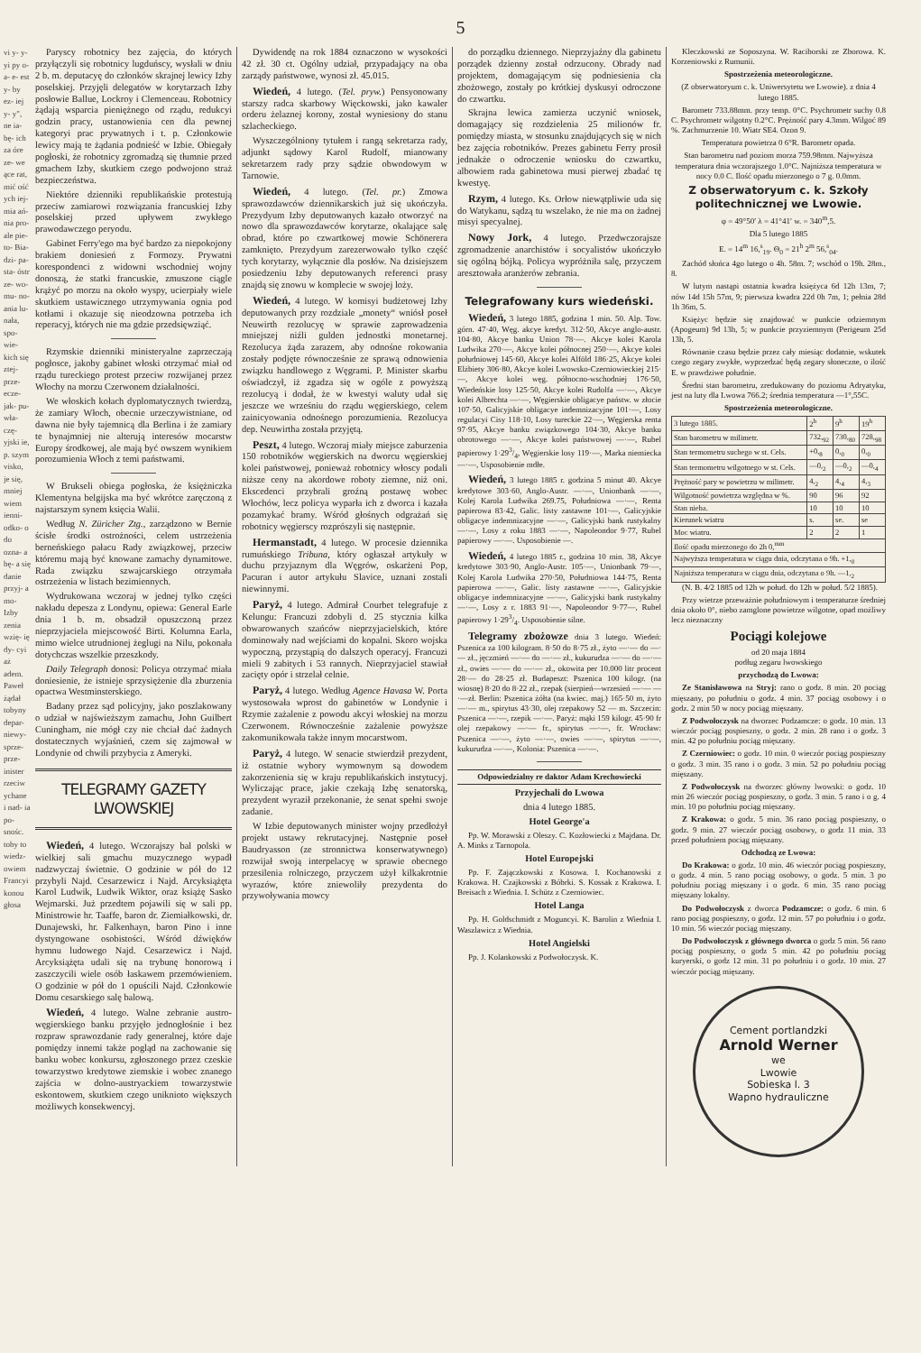5
vi y- y- yi py o- a- e- est y- by ez- iej y- y", ne ia- bę- ich za óre ze- we ące rat, mić ość ych iej- mia ań- nia pro- ale pie- to- Bia- dzi- pa- sta- óstr ze- wo- mu- no- ania lu- nała, spo- wie- kich się ztej- prze- ecze- jak- pu- wła- czę- yjski ie, p. szym visko, je się, mniej wiem ienni- odko- o do ozna- a bę- a się danie przyj- a mo- Izby zenia wzię- ię dy- cyi aż adem. Paweł żądał tobyny depar- niewy- sprze- prze- inister rzeciw ychane i nad- ia po- snośc. toby to wiedz- owiem Francyi konou głosa
Paryscy robotnicy bez zajęcia, do których przyłączyli się robotnicy lugduńscy, wysłali w dniu 2 b. m. deputacyę do członków skrajnej lewicy Izby poselskiej. Przyjęli delegatów w korytarzach Izby posłowie Ballue, Lockroy i Clemenceau. Robotnicy żądają wsparcia pieniężnego od rządu, redukcyi godzin pracy, ustanowienia cen dla pewnej kategoryi prac prywatnych i t. p. Członkowie lewicy mają te żądania podnieść w Izbie. Obiegały pogłoski, że robotnicy zgromadzą się tłumnie przed gmachem Izby, skutkiem czego podwojono straż bezpieczeństwa.
Niektóre dzienniki republikańskie protestują przeciw zamiarowi rozwiązania francuskiej Izby poselskiej przed upływem zwykłego prawodawczego peryodu.
Gabinet Ferry'ego ma być bardzo za niepokojony brakiem doniesień z Formozy. Prywatni korespondenci z widowni wschodniej wojny donoszą, że statki francuskie, zmuszone ciągle krążyć po morzu na około wyspy, ucierpiały wiele skutkiem ustawicznego utrzymywania ognia pod kotłami i okazuje się nieodzowna potrzeba ich reperacyj, których nie ma gdzie przedsięwziąć.
Rzymskie dzienniki ministeryalne zaprzeczają pogłosce, jakoby gabinet włoski otrzymać miał od rządu tureckiego protest przeciw rozwijanej przez Włochy na morzu Czerwonem działalności.
We włoskich kołach dyplomatycznych twierdzą, że zamiary Włoch, obecnie urzeczywistniane, od dawna nie były tajemnicą dla Berlina i że zamiary te bynajmniej nie alterują interesów mocarstw Europy środkowej, ale mają być owszem wynikiem porozumienia Włoch z temi państwami.
W Brukseli obiega pogłoska, że księżniczka Klementyna belgijska ma być wkrótce zaręczoną z najstarszym synem księcia Walii.
Według N. Züricher Ztg., zarządzono w Bernie ścisłe środki ostrożności, celem ustrzeżenia berneńskiego pałacu Rady związkowej, przeciw któremu mają być knowane zamachy dynamitowe. Rada związku szwajcarskiego otrzymała ostrzeżenia w listach bezimiennych.
Wydrukowana wczoraj w jednej tylko części nakładu depesza z Londynu, opiewa: General Earle dnia 1 b. m. obsadził opuszczoną przez nieprzyjaciela miejscowość Birti. Kolumna Earla, mimo wielce utrudnionej żeglugi na Nilu, pokonała dotychczas wszelkie przeszkody.
Daily Telegraph donosi: Policya otrzymać miała doniesienie, że istnieje sprzysiężenie dla zburzenia opactwa Westminsterskiego.
Badany przez sąd policyjny, jako poszlakowany o udział w najświeższym zamachu, John Guilbert Cuningham, nie mógł czy nie chciał dać żadnych dostatecznych wyjaśnień, czem się zajmował w Londynie od chwili przybycia z Ameryki.
TELEGRAMY GAZETY LWOWSKIEJ
Wiedeń, 4 lutego. Wczorajszy bal polski w wielkiej sali gmachu muzycznego wypadł nadzwyczaj świetnie. O godzinie w pół do 12 przybyli Najd. Cesarzewicz i Najd. Arcyksiążęta Karol Ludwik, Ludwik Wiktor, oraz książę Sasko Wejmarski. Już przedtem pojawili się w sali pp. Ministrowie hr. Taaffe, baron dr. Ziemiałkowski, dr. Dunajewski, hr. Falkenhayn, baron Pino i inne dystyngowane osobistości. Wśród dźwięków hymnu ludowego Najd. Cesarzewicz i Najd. Arcyksiążęta udali się na trybunę honorową i zaszczycili wiele osób łaskawem przemówieniem. O godzinie w pół do 1 opuścili Najd. Członkowie Domu cesarskiego salę balową.
Wiedeń, 4 lutego. Walne zebranie austro-węgierskiego banku przyjęło jednogłośnie i bez rozpraw sprawozdanie rady generalnej, które daje pomiędzy innemi także pogląd na zachowanie się banku wobec konkursu, zgłoszonego przez czeskie towarzystwo kredytowe ziemskie i wobec znanego zajścia w dolno-austryackiem towarzystwie eskontowem, skutkiem czego uniknioto większych możliwych konsekwencyj.
Dywidendę na rok 1884 oznaczono w wysokości 42 zł. 30 ct. Ogólny udział, przypadający na oba zarządy państwowe, wynosi zł. 45.015.
Wiedeń, 4 lutego. (Tel. pryw.) Pensyonowany starszy radca skarbowy Więckowski, jako kawaler orderu żelaznej korony, został wyniesiony do stanu szlacheckiego.
Wyszczególniony tytułem i rangą sekretarza rady, adjunkt sądowy Karol Rudolf, mianowany sekretarzem rady przy sądzie obwodowym w Tarnowie.
Wiedeń, 4 lutego. (Tel. pr.) Zmowa sprawozdawców dziennikarskich już się ukończyła. Prezydyum Izby deputowanych kazało otworzyć na nowo dla sprawozdawców korytarze, okalające salę obrad, które po czwartkowej mowie Schönerera zamknięto. Prezydyum zarezerwowało tylko część tych korytarzy, wyłącznie dla posłów. Na dzisiejszem posiedzeniu Izby deputowanych referenci prasy znajdą się znowu w komplecie w swojej loży.
Wiedeń, 4 lutego. W komisyi budżetowej Izby deputowanych przy rozdziale „monety“ wniósł poseł Neuwirth rezolucyę w sprawie zaprowadzenia mniejszej niźli gulden jednostki monetarnej. Rezolucya żąda zarazem, aby odnośne rokowania zostały podjęte równocześnie ze sprawą odnowienia związku handlowego z Węgrami. P. Minister skarbu oświadczył, iż zgadza się w ogóle z powyższą rezolucyą i dodał, że w kwestyi waluty udał się jeszcze we wrześniu do rządu węgierskiego, celem zainicyowania odnośnego porozumienia. Rezolucya dep. Neuwirtha została przyjętą.
Peszt, 4 lutego. Wczoraj miały miejsce zaburzenia 150 robotników węgierskich na dworcu węgierskiej kolei państwowej, ponieważ robotnicy włoscy podali niższe ceny na akordowe roboty ziemne, niż oni. Ekscedenci przybrali groźną postawę wobec Włochów, lecz policya wyparła ich z dworca i kazała pozamykać bramy. Wśród głośnych odgrażań się robotnicy węgierscy rozprószyli się następnie.
Hermanstadt, 4 lutego. W procesie dziennika rumuńskiego Tribuna, który ogłaszał artykuły w duchu przyjaznym dla Węgrów, oskarżeni Pop, Pacuran i autor artykułu Slavice, uznani zostali niewinnymi.
Paryż, 4 lutego. Admirał Courbet telegrafuje z Kelungu: Francuzi zdobyli d. 25 stycznia kilka obwarowanych szańców nieprzyjacielskich, które dominowały nad wejściami do kopalni. Skoro wojska wypoczną, przystąpią do dalszych operacyj. Francuzi mieli 9 zabitych i 53 rannych. Nieprzyjaciel stawiał zacięty opór i strzelał celnie.
Paryż, 4 lutego. Według Agence Havasa W. Porta wystosowała wprost do gabinetów w Londynie i Rzymie zażalenie z powodu akcyi włoskiej na morzu Czerwonem. Równocześnie zażalenie powyższe zakomunikowała także innym mocarstwom.
Paryż, 4 lutego. W senacie stwierdził prezydent, iż ostatnie wybory wymownym są dowodem zakorzenienia się w kraju republikańskich instytucyj. Wyliczając prace, jakie czekają Izbę senatorską, prezydent wyraził przekonanie, że senat spełni swoje zadanie.
W Izbie deputowanych minister wojny przedłożył projekt ustawy rekrutacyjnej. Następnie poseł Baudryasson (ze stronnictwa konserwatywnego) rozwijał swoją interpelacyę w sprawie obecnego przesilenia rolniczego, przyczem użył kilkakrotnie wyrazów, które zniewoliły prezydenta do przywoływania mowcy
do porządku dziennego. Nieprzyjaźny dla gabinetu porządek dzienny został odrzucony. Obrady nad projektem, domagającym się podniesienia cła zbożowego, zostały po krótkiej dyskusyi odroczone do czwartku.
Skrajna lewica zamierza uczynić wniosek, domagający się rozdzielenia 25 milionów fr. pomiędzy miasta, w stosunku znajdujących się w nich bez zajęcia robotników. Prezes gabinetu Ferry prosił jednakże o odroczenie wniosku do czwartku, albowiem rada gabinetowa musi pierwej zbadać tę kwestyę.
Rzym, 4 lutego. Ks. Orłow niewątpliwie uda się do Watykanu, sądzą tu wszelako, że nie ma on żadnej misyi specyalnej.
Nowy Jork, 4 lutego. Przedwczorajsze zgromadzenie anarchistów i socyalistów ukończyło się ogólną bójką. Policya wypróżniła salę, przyczem aresztowała aranżerów zebrania.
Telegrafowany kurs wiedeński.
Wiedeń, 3 lutego 1885, godzina 1 min. 50. Alp. Tow. górn. 47·40, Węg. akcye kredyt. 312·50, Akcye anglo-austr. 104·80, Akcye banku Union 78·—. Akcye kolei Karola Ludwika 270·—, Akcye kolei północnej 250·—, Akcye kolei południowej 145·60, Akcye kolei Alföld 186·25, Akcye kolei Elżbiety 306·80, Akcye kolei Lwowsko-Czerniowieckiej 215·—, Akcye kolei węg. północno-wschodniej 176·50, Wiedeńskie losy 125·50, Akcye kolei Rudolfa —·—, Akcye kolei Albrechta —·—, Węgierskie obligacye państw. w złocie 107·50, Galicyjskie obligacye indemnizacyjne 101·—, Losy regulacyi Cisy 118·10, Losy tureckie 22·—, Węgierska renta 97·95, Akcye banku związkowego 104·30, Akcye banku obrotowego —·—, Akcye kolei państwowej —·—, Rubel papierowy 1·293/4, Węgierskie losy 119·—, Marka niemiecka —·—, Usposobienie mdłe.
Wiedeń, 3 lutego 1885 r. godzina 5 minut 40. Akcye kredytowe 303·60, Anglo-Austr. —·—, Unionbank —·—, Kolej Karola Ludwika 269.75, Południowa —·—, Renta papierowa 83·42, Galic. listy zastawne 101·—, Galicyjskie obligacye indemnizacyjne —·—, Galicyjski bank rustykalny —·—, Losy z roku 1883 —·—, Napoleondor 9·77, Rubel papierowy —·—. Usposobienie —.
Wiedeń, 4 lutego 1885 r., godzina 10 min. 38, Akcye kredytowe 303·90, Anglo-Austr. 105·—, Unionbank 79·—, Kolej Karola Ludwika 270·50, Południowa 144·75, Renta papierowa —·—, Galic. listy zastawne —·—, Galicyjskie obligacye indemnizacyjne —·—, Galicyjski bank rustykalny —·—, Losy z r. 1883 91·—, Napoleondor 9·77—, Rubel papierowy 1·293/4. Usposobienie silne.
Telegramy zbożowze dnia 3 lutego. Wiedeń: Pszenica za 100 kilogram. 8·50 do 8·75 zł., żyto —·— do —·— zł., jęczmień —·— do —·— zł., kukurudza —·— do —·— zł., owies —·— do —·— zł., okowita per 10.000 litr procent 28·— do 28·25 zł. Budapeszt: Pszenica 100 kilogr. (na wiosnę) 8·20 do 8·22 zł., rzepak (sierpień—wrzesień —·— —·—zł. Berlin: Pszenica żółta (na kwiec. maj.) 165·50 m, żyto —·— m., spirytus 43·30, olej rzepakowy 52 — m. Szczecin: Pszenica —·—, rzepik —·—. Paryż: mąki 159 kilogr. 45·90 fr olej rzepakowy —·— fr., spirytus —·—, fr. Wrocław: Pszenica —·—, żyto —·—, owies —·—, spirytus —·—, kukurudza —·—, Kolonia: Pszenica —·—.
Odpowiedzialny re daktor Adam Krechowiecki
Przyjechali do Lwowa
dnia 4 lutego 1885.
Hotel George'a
Pp. W. Morawski z Oleszy. C. Kozłowiecki z Majdana. Dr. A. Minks z Tarnopola.
Hotel Europejski
Pp. F. Zajączkowski z Kosowa. I. Kochanowski z Krakowa. H. Czajkowski z Bóbrki. S. Kossak z Krakowa. I. Breisach z Wiednia. I. Schütz z Czerniowiec.
Hotel Langa
Pp. H. Goldschmidt z Moguncyi. K. Barolin z Wiednia I. Waszlawicz z Wiednia.
Hotel Angielski
Pp. J. Kolankowski z Podwołoczysk. K.
Kleczkowski ze Soposzyna. W. Raciborski ze Zborowa. K. Korzeniowski z Rumunii.
Spostrzeżenia meteorologiczne.
(Z obserwatoryum c. k. Uniwersytetu we Lwowie). z dnia 4 lutego 1885.
Barometr 733.88mm. przy temp. 0°C. Psychrometr suchy 0.8 C. Psychrometr wilgotny 0.2°C. Prężność pary 4.3mm. Wilgoć 89 %. Zachmurzenie 10. Wiatr SE4. Ozon 9.
Temperatura powietrza 0 6°R. Barometr opada.
Stan barometru nad poziom morza 759.98mm. Najwyższa temperatura dnia wczorajszego 1.0°C. Najniższa temperatura w nocy 0.0 C. Ilość opadu mierzonego o 7 g. 0.0mm.
Z obserwatoryum c. k. Szkoły politechnicznej we Lwowie.
φ = 49°50′ λ = 41°41′ w. = 340<sup>m</sup>,5.
Dla 5 lutego 1885
E. = 14<sup>m</sup> 16,<sup>s</sup><sub>19</sub>. Θ<sub>0</sub> = 21<sup>h</sup> 2<sup>m</sup> 56,<sup>s</sup><sub>04</sub>.
Zachód słońca 4go lutego o 4h. 58m. 7; wschód o 19h. 28m., 8.
W lutym nastąpi ostatnia kwadra księżyca 6d 12h 13m, 7; nów 14d 15h 57m, 9; pierwsza kwadra 22d 0h 7m, 1; pełnia 28d 1h 36m, 5.
Księżyc będzie się znajdować w punkcie odziemnym (Apogeum) 9d 13h, 5; w punkcie przyziemnym (Perigeum 25d 13h, 5.
Równanie czasu będzie przez cały miesiąc dodatnie, wskutek czego zegary zwykłe, wyprzedzać będą zegary słoneczne, o ilość E. w prawdziwe południe.
Średni stan barometru, zredukowany do poziomu Adryatyku, jest na luty dla Lwowa 766.2; średnia temperatura —1°,55C.
Spostrzeżenia meteorologiczne.
| 3 lutego 1885. | 2<sup>h</sup> | 9<sup>h</sup> | 19<sup>h</sup> |
| --- | --- | --- | --- |
| Stan barometru w milimetr. | 732,<sub>92</sub> | 730,<sub>80</sub> | 728,<sub>98</sub> |
| Stan termometru suchego w st. Cels. | +0,<sub>8</sub> | 0,<sub>0</sub> | 0,<sub>0</sub> |
| Stan termometru wilgotnego w st. Cels. | —0,<sub>2</sub> | —0,<sub>2</sub> | —0,<sub>4</sub> |
| Prężność pary w powietrzu w milimetr. | 4,<sub>2</sub> | 4,<sub>4</sub> | 4,<sub>3</sub> |
| Wilgotność powietrza względna w %. | 90 | 96 | 92 |
| Stan nieba. | 10 | 10 | 10 |
| Kierunek wiatru | s. | se. | se |
| Moc wiatru. | 2 | 2 | 1 |
| Ilość opadu mierzonego do 2h 0,<sup>mm</sup> | | | |
| Najwyższa temperatura w ciągu dnia, odczytana o 9h. +1,<sub>0</sub> | | | |
| Najniższa temperatura w ciągu dnia, odczytana o 9h. —1,<sub>2</sub> | | | |
(N. B. 4/2 1885 od 12h w połud. do 12h w połud. 5/2 1885).
Przy wietrze przeważnie południowym i temperaturze średniej dnia około 0°, niebo zamglone powietrze wilgotne, opad możliwy lecz nieznaczny
Pociągi kolejowe
od 20 maja 1884
podług zegaru lwowskiego
przychodzą do Lwowa:
Ze Stanisławowa na Stryj: rano o godz. 8 min. 20 pociąg mięszany, po południu o godz. 4 min. 37 pociąg osobowy i o godz. 2 min 50 w nocy pociąg mięszany.
Z Podwołoczysk na dworzec Podzamcze: o godz. 10 min. 13 wieczór pociąg pospieszny, o godz. 2 min. 28 rano i o godz. 3 min. 42 po południu pociąg mięszany.
Z Czerniowiec: o godz. 10 min. 0 wieczór pociąg pospieszny o godz. 3 min. 35 rano i o godz. 3 min. 52 po południu pociąg mięszany.
Z Podwołoczysk na dworzec główny lwowski: o godz. 10 min 26 wieczór pociąg pospieszny, o godz. 3 min. 5 rano i o g. 4 min. 10 po południu pociąg mięszany.
Z Krakowa: o godz. 5 min. 36 rano pociąg pospieszny, o godz. 9 min. 27 wieczór pociąg osobowy, o godz 11 min. 33 przed południem pociąg mięszany.
Odchodzą ze Lwowa:
Do Krakowa: o godz. 10 min. 46 wieczór pociąg pospieszny, o godz. 4 min. 5 rano pociąg osobowy, o godz. 5 min. 3 po południu pociąg mięszany i o godz. 6 min. 35 rano pociąg mięszany lokalny.
Do Podwołoczysk z dworca Podzamcze: o godz. 6 min. 6 rano pociąg pospieszny, o godz. 12 min. 57 po południu i o godz. 10 min. 56 wieczór pociąg mięszany.
Do Podwołoczysk z głównego dworca o godz 5 min. 56 rano pociąg pospieszny, o godz 5 min. 42 po południu pociąg kuryerski, o godz 12 min. 31 po południu i o godz. 10 min. 27 wieczór pociąg mięszany.
Cement portlandzki
Arnold Werner
we
Lwowie
Sobieska l. 3
Wapno hydrauliczne